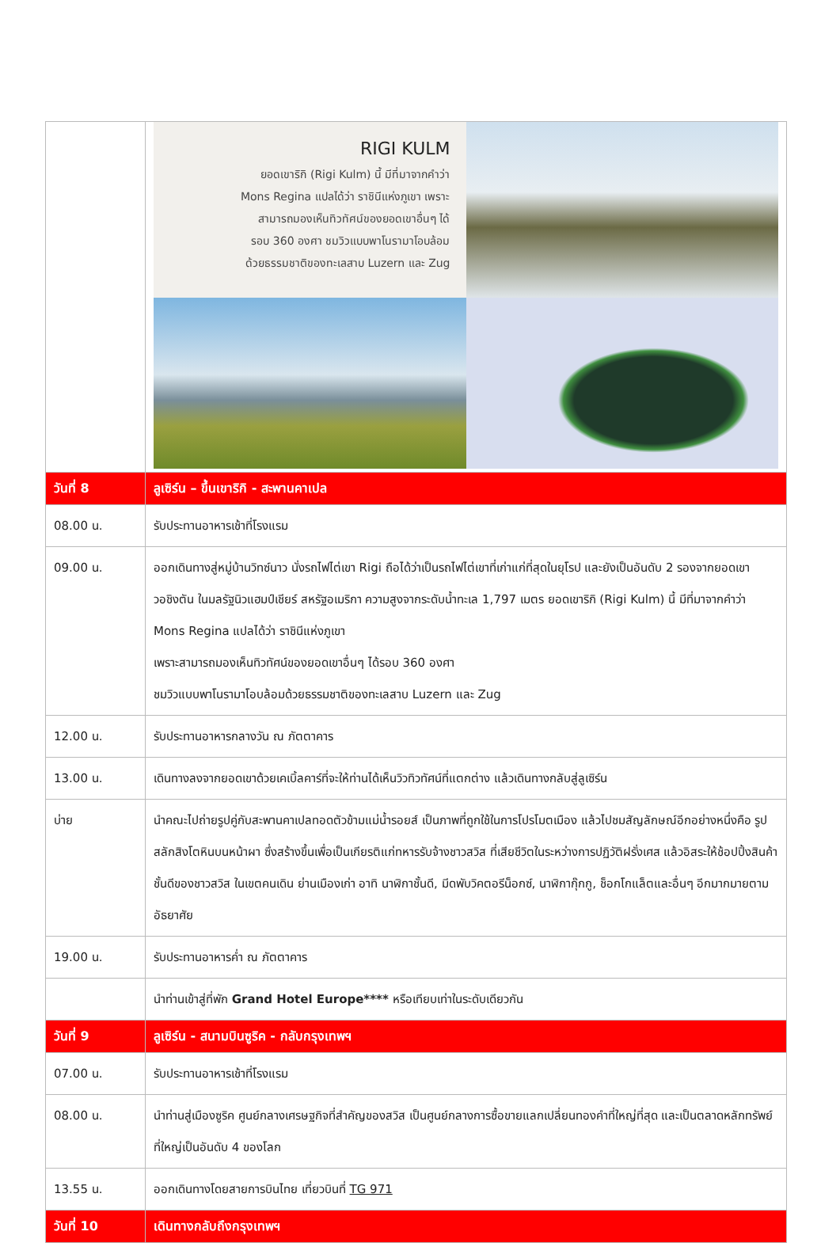| | RIGI KULM ยอดเขาริกิ (Rigi Kulm) นี้ มีที่มาจากคำว่า Mons Regina แปลได้ว่า ราชินีแห่งภูเขา เพราะ สามารถมองเห็นทิวทัศน์ของยอดเขาอื่นๆ ได้ รอบ 360 องศา ชมวิวแบบพาโนรามาโอบล้อม ด้วยธรรมชาติของทะเลสาบ Luzern และ Zug |
| วันที่ 8 | ลูเซิร์น – ขึ้นเขาริกิ - สะพานคาเปล |
| 08.00 น. | รับประทานอาหารเช้าที่โรงแรม |
| 09.00 น. | ออกเดินทางสู่หมู่บ้านวิทซ์นาว นั่งรถไฟไต่เขา Rigi ถือได้ว่าเป็นรถไฟไต่เขาที่เก่าแก่ที่สุดในยุโรป และยังเป็นอันดับ 2 รองจากยอดเขาวอชิงตัน ในมลรัฐนิวแฮมป์เชียร์ สหรัฐอเมริกา ความสูงจากระดับน้ำทะเล 1,797 เมตร ยอดเขาริกิ (Rigi Kulm) นี้ มีที่มาจากคำว่า Mons Regina แปลได้ว่า ราชินีแห่งภูเขา เพราะสามารถมองเห็นทิวทัศน์ของยอดเขาอื่นๆ ได้รอบ 360 องศา ชมวิวแบบพาโนรามาโอบล้อมด้วยธรรมชาติของทะเลสาบ Luzern และ Zug |
| 12.00 น. | รับประทานอาหารกลางวัน ณ ภัตตาคาร |
| 13.00 น. | เดินทางลงจากยอดเขาด้วยเคเบิ้ลคาร์ที่จะให้ท่านได้เห็นวิวทิวทัศน์ที่แตกต่าง แล้วเดินทางกลับสู่ลูเซิร์น |
| บ่าย | นำคณะไปถ่ายรูปคู่กับสะพานคาเปลทอดตัวข้ามแม่น้ำรอยส์ เป็นภาพที่ถูกใช้ในการโปรโมตเมือง แล้วไปชมสัญลักษณ์อีกอย่างหนึ่งคือ รูปสลักสิงโตหินบนหน้าผา ซึ่งสร้างขึ้นเพื่อเป็นเกียรติแก่ทหารรับจ้างชาวสวิส ที่เสียชีวิตในระหว่างการปฏิวัติฝรั่งเศส แล้วอิสระให้ช้อปปิ้งสินค้าชั้นดีของชาวสวิส ในเขตคนเดิน ย่านเมืองเก่า อาทิ นาฬิกาชั้นดี, มีดพับวิคตอรีน็อกซ์, นาฬิกากุ๊กกู, ช็อกโกแล็ตและอื่นๆ อีกมากมายตามอัธยาศัย |
| 19.00 น. | รับประทานอาหารค่ำ ณ ภัตตาคาร |
| | นำท่านเข้าสู่ที่พัก Grand Hotel Europe**** หรือเทียบเท่าในระดับเดียวกัน |
| วันที่ 9 | ลูเซิร์น - สนามบินซูริค - กลับกรุงเทพฯ |
| 07.00 น. | รับประทานอาหารเช้าที่โรงแรม |
| 08.00 น. | นำท่านสู่เมืองซูริค ศูนย์กลางเศรษฐกิจที่สำคัญของสวิส เป็นศูนย์กลางการซื้อขายแลกเปลี่ยนทองคำที่ใหญ่ที่สุด และเป็นตลาดหลักทรัพย์ที่ใหญ่เป็นอันดับ 4 ของโลก |
| 13.55 น. | ออกเดินทางโดยสายการบินไทย เที่ยวบินที่ TG 971 |
| วันที่ 10 | เดินทางกลับถึงกรุงเทพฯ |